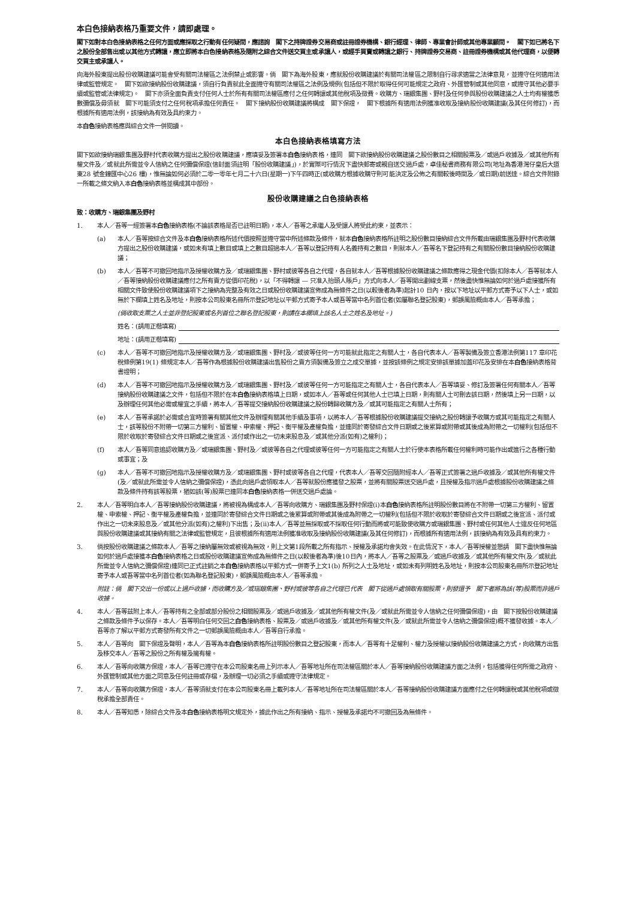本白色接納表格乃重要文件，請即處理。
閣下如對本白色接納表格之任何方面或應採取之行動有任何疑問，應諮詢　閣下之持牌證券交易商或註冊證券機構、銀行經理、律師、專業會計師或其他專業顧問。　閣下如已將名下之股份全部售出或以其他方式轉讓，應立即將本白色接納表格及隨附之綜合文件送交買主或承讓人，或經手買賣或轉讓之銀行、持牌證券交易商、註冊證券機構或其他代理商，以便轉交買主或承讓人。
向海外股東提出股份收購建議可能會受有關司法權區之法例禁止或影響。倘　閣下為海外股東，應就股份收購建議於有關司法權區之限制自行尋求適當之法律意見，並遵守任何適用法律或監管規定。　閣下如欲接納股份收購建議，須自行負責就此全面遵守有關司法權區之法例及規例(包括但不限於取得任何可能規定之政府、外匯管制或其他同意，或遵守其他必要手續或監管或法律規定)。　閣下亦須全面負責支付任何人士於所有有關司法權區應付之任何轉讓或其他稅項及徵費。收購方、瑞銀集團、野村及任何參與股份收購建議之人士均有權獲悉數彌償及毋須就　閣下可能須支付之任何稅項承擔任何責任。　閣下接納股份收購建議將構成　閣下保證，　閣下根據所有適用法例獲准收取及接納股份收購建議(及其任何修訂)，而根據所有適用法例，該接納為有效及具約束力。
本白色接納表格應與綜合文件一併閱讀。
本白色接納表格填寫方法
閣下如欲接納瑞銀集團及野村代表收購方提出之股份收購建議，應填妥及簽署本白色接納表格，連同　閣下欲接納股份收購建議之股份數目之相關股票及／或過戶收據及／或其他所有權文件及／或就此所需並令人信納之任何彌償保證(信封面須註明「股份收購建議」)，於實際可行情況下盡快郵寄或親自送交過戶處，卓佳秘書商務有限公司(地址為香港灣仔皇后大道東28 號金鐘匯中心26 樓)，惟無論如何必須於二零一零年七月二十六日(星期一)下午四時正(或收購方根據收購守則可能決定及公佈之有關較後時間及／或日期)前送達。綜合文件附錄一所載之條文納入本白色接納表格並構成其中部份。
股份收購建議之白色接納表格
致：收購方、瑞銀集團及野村
1. 本人／吾等一經簽署本白色接納表格(不論該表格是否已註明日期)，本人／吾等之承繼人及受讓人將受此約束，並表示：
(a) 本人／吾等按綜合文件及本白色接納表格所述代價按照並遵守當中所述條款及條件，就本白色接納表格所註明之股份數目接納綜合文件所載由瑞銀集團及野村代表收購方提出之股份收購建議，或如未有填上數目或填上之數目超過本人／吾等以登記持有人名義持有之數目，則就本人／吾等名下登記持有之有關股份數目接納股份收購建議；
(b) 本人／吾等不可撤回地指示及授權收購方及／或瑞銀集團、野村或彼等各自之代理，各自就本人／吾等根據股份收購建議之條款應得之現金代價(扣除本人／吾等就本人／吾等接納股份收購建議應付之所有賣方從價印花稅)，以「不得轉讓 — 只准入抬頭人賬戶」方式向本人／吾等開出劃線支票，然後盡快惟無論如何於過戶處接獲所有相關文件致使股份收購建議項下之接納為完整及有效之日或股份收購建議宣佈成為無條件之日(以較後者為準)起計10 日內，按以下地址以平郵方式寄予以下人士，或如無於下欄填上姓名及地址，則按本公司股東名冊所示登記地址以平郵方式寄予本人或吾等當中名列首位者(如屬聯名登記股東)，郵誤風險概由本人／吾等承擔；
(倘收取支票之人士並非登記股東或名列首位之聯名登記股東，則請在本欄填上該名人士之姓名及地址。)
姓名：(請用正楷填寫)
地址：(請用正楷填寫)
(c) 本人／吾等不可撤回地指示及授權收購方及／或瑞銀集團、野村及／或彼等任何一方可能就此指定之有關人士，各自代表本人／吾等製備及簽立香港法例第117 章印花稅條例第19(1) 條規定本人／吾等作為根據股份收購建議出售股份之賣方須製備及簽立之成交單據，並按該條例之規定安排該單據加蓋印花及安排在本白色接納表格背書證明；
(d) 本人／吾等不可撤回地指示及授權收購方及／或瑞銀集團、野村及／或彼等任何一方可能指定之有關人士，各自代表本人／吾等填妥、修訂及簽署任何有關本人／吾等接納股份收購建議之文件，包括但不限於在本白色接納表格填上日期，或如本人／吾等或任何其他人士已填上日期，則有關人士可刪去該日期，然後填上另一日期，以及辦理任何其他必需或權宜之手續，將本人／吾等提交接納股份收購建議之股份轉歸收購方及／或其可能指定之有關人士所有；
(e) 本人／吾等承諾於必需或合宜時簽署有關其他文件及辦理有關其他手續及事項，以將本人／吾等根據股份收購建議提交接納之股份轉讓予收購方或其可能指定之有關人士，該等股份不附帶一切第三方權利、留置權、申索權、押記、衡平權及產權負擔，並連同於寄發綜合文件日期或之後累算或附帶或其後成為附帶之一切權利(包括但不限於收取於寄發綜合文件日期或之後宣派、派付或作出之一切未來股息及／或其他分派(如有)之權利)；
(f) 本人／吾等同意追認收購方及／或瑞銀集團、野村及／或彼等各自之代理或彼等任何一方可能指定之有關人士於行使本表格所載任何權利時可能作出或進行之各種行動或事宜；及
(g) 本人／吾等不可撤回地指示及授權收購方及／或瑞銀集團、野村或彼等各自之代理，代表本人／吾等交回隨附經本人／吾等正式簽署之過戶收據及／或其他所有權文件(及／或就此所需並令人信納之彌償保證)，憑此向過戶處領取本人／吾等就股份應獲發之股票，並將有關股票送交過戶處，且授權及指示過戶處根據股份收購建議之條款及條件持有該等股票，猶如該(等)股票已連同本白色接納表格一併送交過戶處論。
2. 本人／吾等明白本人／吾等接納股份收購建議，將被視為構成本人／吾等向收購方、瑞銀集團及野村保證(i)本白色接納表格所註明股份數目將在不附帶一切第三方權利、留置權、申索權、押記、衡平權及產權負擔，並連同於寄發綜合文件日期或之後累算或附帶或其後成為附帶之一切權利(包括但不限於收取於寄發綜合文件日期或之後宣派、派付或作出之一切未來股息及／或其他分派(如有)之權利)下出售；及(ii)本人／吾等並無採取或不採取任何行動而將或可能致使收購方或瑞銀集團、野村或任何其他人士違反任何地區與股份收購建議或其接納有關之法律或監管規定，且彼根據所有適用法例獲准收取及接納股份收購建議(及其任何修訂)，而根據所有適用法例，該接納為有效及具有約束力。
3. 倘按股份收購建議之條款本人／吾等之接納屬無效或被視為無效，則上文第1段所載之所有指示、授權及承諾均會失效。在此情況下，本人／吾等授權並懇請　閣下盡快惟無論如何於過戶處接獲本白色接納表格之日或股份收購建議宣佈成為無條件之日(以較後者為準)後10日內，將本人／吾等之股票及／或過戶收據及／或其他所有權文件(及／或就此所需並令人信納之彌償保證)連同已正式註銷之本白色接納表格以平郵方式一併寄予上文1(b) 所列之人士及地址，或如未有列明姓名及地址，則按本公司股東名冊所示登記地址寄予本人或吾等當中名列首位者(如為聯名登記股東)，郵誤風險概由本人／吾等承擔。
附註：倘　閣下交出一份或以上過戶收據，而收購方及／或瑞銀集團、野村或彼等各自之代理已代表　閣下從過戶處領取有關股票，則發還予　閣下者將為該(等)股票而非過戶收據。
4. 本人／吾等茲附上本人／吾等持有之全部或部分股份之相關股票及／或過戶收據及／或其他所有權文件(及／或就此所需並令人信納之任何彌償保證)，由　閣下按股份收購建議之條款及條件予以保存。本人／吾等明白任何交回之白色接納表格、股票及／或過戶收據及／或其他所有權文件(及／或就此所需並令人信納之彌償保證)概不獲發收據。本人／吾等亦了解以平郵方式寄發所有文件之一切郵誤風險概由本人／吾等自行承擔。
5. 本人／吾等向　閣下保證及聲明，本人／吾等為本白色接納表格所註明股份數目之登記股東，而本人／吾等有十足權利、權力及授權以接納股份收購建議之方式，向收購方出售及移交本人／吾等之股份之所有權及擁有權。
6. 本人／吾等向收購方保證，本人／吾等已遵守在本公司股東名冊上列示本人／吾等地址所在司法權區關於本人／吾等接納股份收購建議方面之法例，包括獲得任何所需之政府、外匯管制或其他方面之同意及任何註冊或存檔，及辦理一切必須之手續或遵守法律規定。
7. 本人／吾等向收購方保證，本人／吾等須就支付在本公司股東名冊上載列本人／吾等地址所在司法權區關於本人／吾等接納股份收購建議方面應付之任何轉讓稅或其他稅項或徵稅承擔全部責任。
8. 本人／吾等知悉，除綜合文件及本白色接納表格明文規定外，據此作出之所有接納、指示、授權及承諾均不可撤回及為無條件。